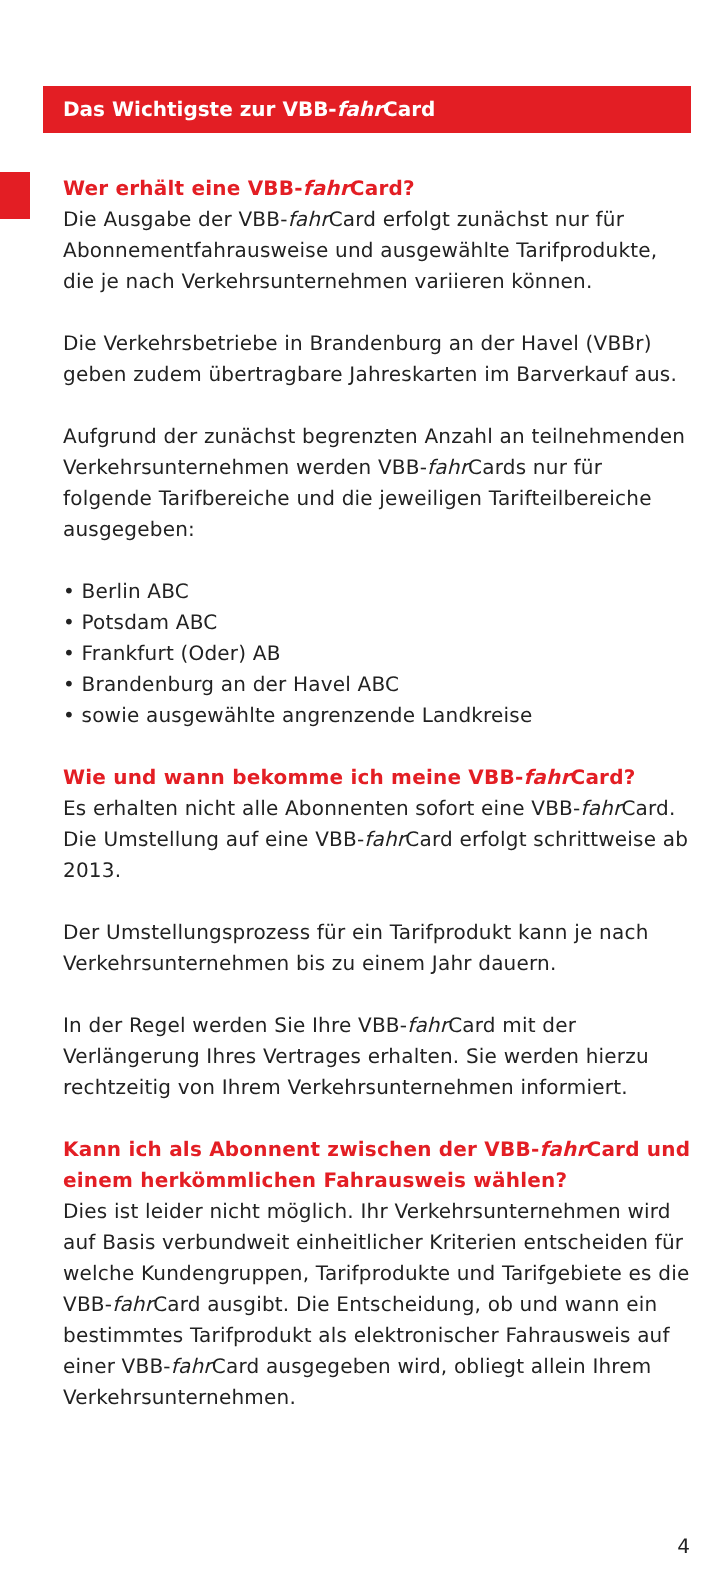Das Wichtigste zur VBB-fahr Card
Wer erhält eine VBB-fahr Card?
Die Ausgabe der VBB-fahr Card erfolgt zunächst nur für Abonnementfahrausweise und ausgewählte Tarifprodukte, die je nach Verkehrsunternehmen variieren können.
Die Verkehrsbetriebe in Brandenburg an der Havel (VBBr) geben zudem übertragbare Jahreskarten im Barverkauf aus.
Aufgrund der zunächst begrenzten Anzahl an teilnehmenden Verkehrsunternehmen werden VBB-fahr Cards nur für folgende Tarifbereiche und die jeweiligen Tarifteilbereiche ausgegeben:
• Berlin ABC
• Potsdam ABC
• Frankfurt (Oder) AB
• Brandenburg an der Havel ABC
• sowie ausgewählte angrenzende Landkreise
Wie und wann bekomme ich meine VBB-fahr Card?
Es erhalten nicht alle Abonnenten sofort eine VBB-fahr Card. Die Umstellung auf eine VBB-fahr Card erfolgt schrittweise ab 2013.
Der Umstellungsprozess für ein Tarifprodukt kann je nach Verkehrsunternehmen bis zu einem Jahr dauern.
In der Regel werden Sie Ihre VBB-fahr Card mit der Verlängerung Ihres Vertrages erhalten. Sie werden hierzu rechtzeitig von Ihrem Verkehrsunternehmen informiert.
Kann ich als Abonnent zwischen der VBB-fahr Card und einem herkömmlichen Fahrausweis wählen?
Dies ist leider nicht möglich. Ihr Verkehrsunternehmen wird auf Basis verbundweit einheitlicher Kriterien entscheiden für welche Kundengruppen, Tarifprodukte und Tarifgebiete es die VBB-fahr Card ausgibt. Die Entscheidung, ob und wann ein bestimmtes Tarifprodukt als elektronischer Fahrausweis auf einer VBB-fahr Card ausgegeben wird, obliegt allein Ihrem Verkehrsunternehmen.
4